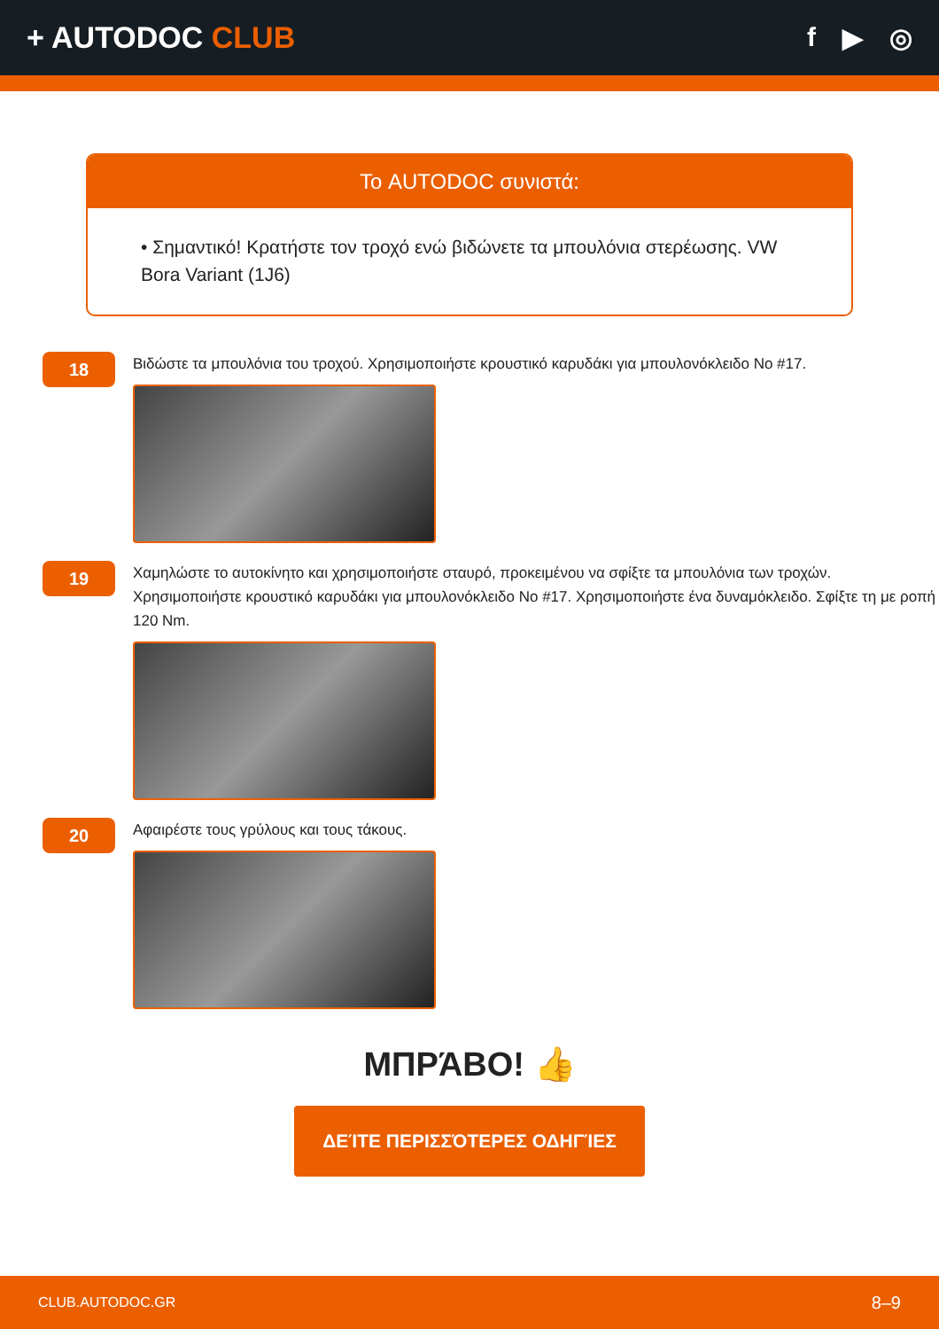+ AUTODOC CLUB f ▶ ◎
Το AUTODOC συνιστά:
• Σημαντικό! Κρατήστε τον τροχό ενώ βιδώνετε τα μπουλόνια στερέωσης. VW Bora Variant (1J6)
18
Βιδώστε τα μπουλόνια του τροχού. Χρησιμοποιήστε κρουστικό καρυδάκι για μπουλονόκλειδο No #17.
19
Χαμηλώστε το αυτοκίνητο και χρησιμοποιήστε σταυρό, προκειμένου να σφίξτε τα μπουλόνια των τροχών. Χρησιμοποιήστε κρουστικό καρυδάκι για μπουλονόκλειδο No #17. Χρησιμοποιήστε ένα δυναμόκλειδο. Σφίξτε τη με ροπή 120 Nm.
20
Αφαιρέστε τους γρύλους και τους τάκους.
ΜΠΡΆΒΟ! 👍
ΔΕΊΤΕ ΠΕΡΙΣΣΌΤΕΡΕΣ ΟΔΗΓΊΕΣ
CLUB.AUTODOC.GR 8–9